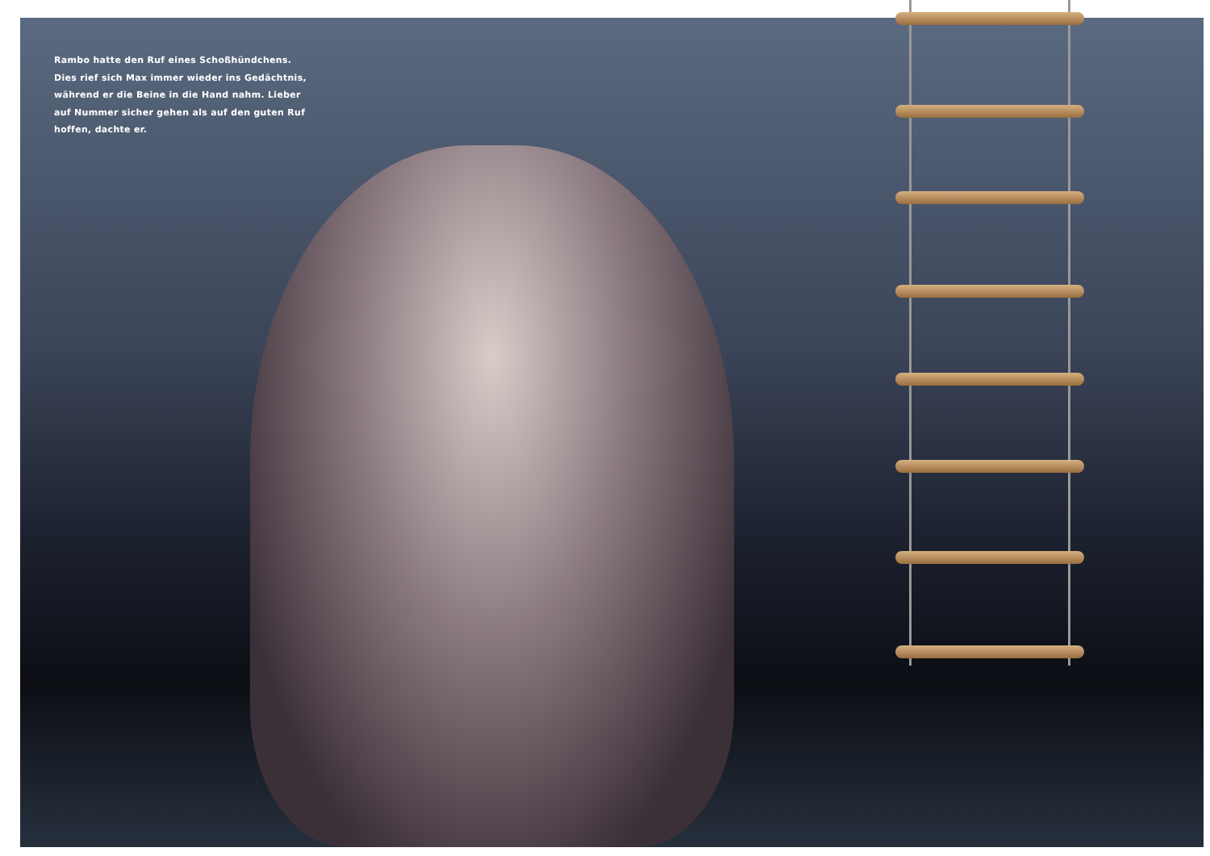Rambo hatte den Ruf eines Schoßhündchens.
Dies rief sich Max immer wieder ins Gedächtnis,
während er die Beine in die Hand nahm. Lieber
auf Nummer sicher gehen als auf den guten Ruf
hoffen, dachte er.